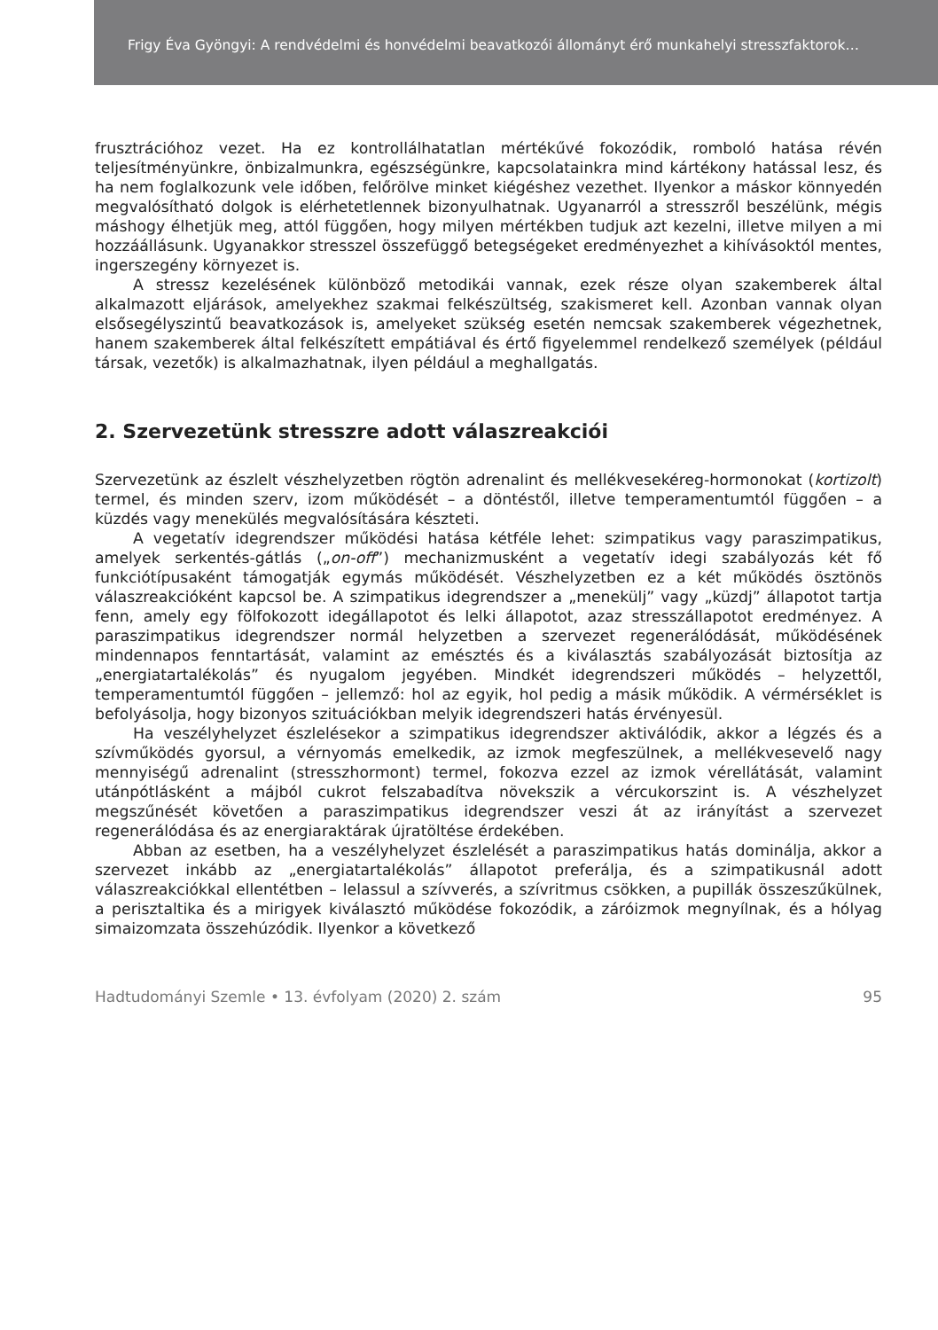Frigy Éva Gyöngyi: A rendvédelmi és honvédelmi beavatkozói állományt érő munkahelyi stresszfaktorok…
frusztrációhoz vezet. Ha ez kontrollálhatatlan mértékűvé fokozódik, romboló hatása révén teljesítményünkre, önbizalmunkra, egészségünkre, kapcsolatainkra mind kártékony hatással lesz, és ha nem foglalkozunk vele időben, felőrölve minket kiégéshez vezethet. Ilyenkor a máskor könnyedén megvalósítható dolgok is elérhetetlennek bizonyulhatnak. Ugyanarról a stresszről beszélünk, mégis máshogy élhetjük meg, attól függően, hogy milyen mértékben tudjuk azt kezelni, illetve milyen a mi hozzáállásunk. Ugyanakkor stresszel összefüggő betegségeket eredményezhet a kihívásoktól mentes, ingerszegény környezet is.
A stressz kezelésének különböző metodikái vannak, ezek része olyan szakemberek által alkalmazott eljárások, amelyekhez szakmai felkészültség, szakismeret kell. Azonban vannak olyan elsősegélyszintű beavatkozások is, amelyeket szükség esetén nemcsak szakemberek végezhetnek, hanem szakemberek által felkészített empátiával és értő figyelemmel rendelkező személyek (például társak, vezetők) is alkalmazhatnak, ilyen például a meghallgatás.
2. Szervezetünk stresszre adott válaszreakciói
Szervezetünk az észlelt vészhelyzetben rögtön adrenalint és mellékvesekéreg-hormonokat (kortizolt) termel, és minden szerv, izom működését – a döntéstől, illetve temperamentumtól függően – a küzdés vagy menekülés megvalósítására készteti.
A vegetatív idegrendszer működési hatása kétféle lehet: szimpatikus vagy paraszimpatikus, amelyek serkentés-gátlás („on-off”) mechanizmusként a vegetatív idegi szabályozás két fő funkciótípusaként támogatják egymás működését. Vészhelyzetben ez a két működés ösztönös válaszreakcióként kapcsol be. A szimpatikus idegrendszer a „menekülj” vagy „küzdj” állapotot tartja fenn, amely egy fölfokozott idegállapotot és lelki állapotot, azaz stresszállapotot eredményez. A paraszimpatikus idegrendszer normál helyzetben a szervezet regenerálódását, működésének mindennapos fenntartását, valamint az emésztés és a kiválasztás szabályozását biztosítja az „energiatartalékolás” és nyugalom jegyében. Mindkét idegrendszeri működés – helyzettől, temperamentumtól függően – jellemző: hol az egyik, hol pedig a másik működik. A vérmérséklet is befolyásolja, hogy bizonyos szituációkban melyik idegrendszeri hatás érvényesül.
Ha veszélyhelyzet észlelésekor a szimpatikus idegrendszer aktiválódik, akkor a légzés és a szívműködés gyorsul, a vérnyomás emelkedik, az izmok megfeszülnek, a mellékvesevelő nagy mennyiségű adrenalint (stresszhormont) termel, fokozva ezzel az izmok vérellátását, valamint utánpótlásként a májból cukrot felszabadítva növekszik a vércukorszint is. A vészhelyzet megszűnését követően a paraszimpatikus idegrendszer veszi át az irányítást a szervezet regenerálódása és az energiaraktárak újratöltése érdekében.
Abban az esetben, ha a veszélyhelyzet észlelését a paraszimpatikus hatás dominálja, akkor a szervezet inkább az „energiatartalékolás” állapotot preferálja, és a szimpatikusnál adott válaszreakciókkal ellentétben – lelassul a szívverés, a szívritmus csökken, a pupillák összeszűkülnek, a perisztaltika és a mirigyek kiválasztó működése fokozódik, a záróizmok megnyílnak, és a hólyag simaizomzata összehúzódik. Ilyenkor a következő
Hadtudományi Szemle • 13. évfolyam (2020) 2. szám 95